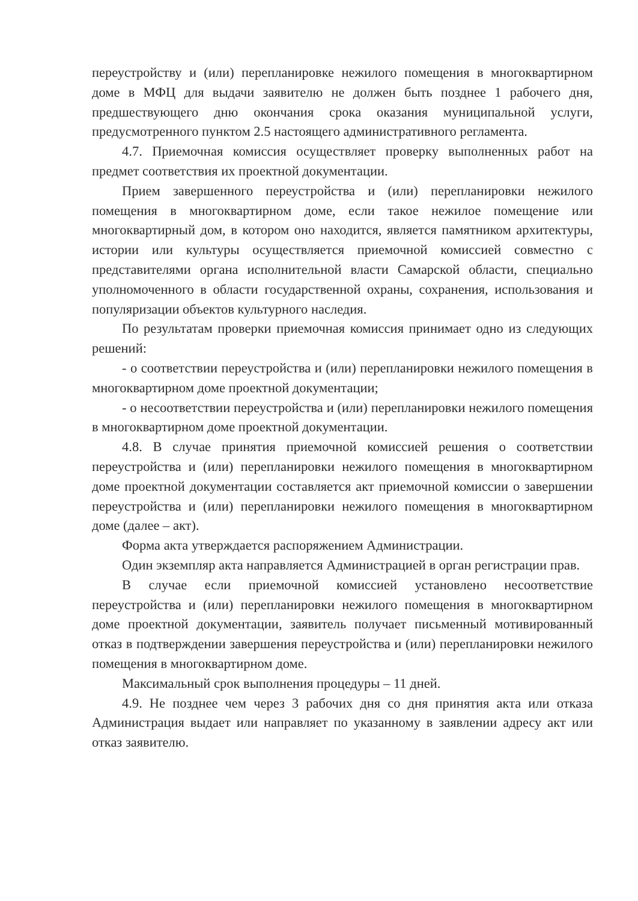переустройству и (или) перепланировке нежилого помещения в многоквартирном доме в МФЦ для выдачи заявителю не должен быть позднее 1 рабочего дня, предшествующего дню окончания срока оказания муниципальной услуги, предусмотренного пунктом 2.5 настоящего административного регламента.
4.7. Приемочная комиссия осуществляет проверку выполненных работ на предмет соответствия их проектной документации.
Прием завершенного переустройства и (или) перепланировки нежилого помещения в многоквартирном доме, если такое нежилое помещение или многоквартирный дом, в котором оно находится, является памятником архитектуры, истории или культуры осуществляется приемочной комиссией совместно с представителями органа исполнительной власти Самарской области, специально уполномоченного в области государственной охраны, сохранения, использования и популяризации объектов культурного наследия.
По результатам проверки приемочная комиссия принимает одно из следующих решений:
- о соответствии переустройства и (или) перепланировки нежилого помещения в многоквартирном доме проектной документации;
- о несоответствии переустройства и (или) перепланировки нежилого помещения в многоквартирном доме проектной документации.
4.8. В случае принятия приемочной комиссией решения о соответствии переустройства и (или) перепланировки нежилого помещения в многоквартирном доме проектной документации составляется акт приемочной комиссии о завершении переустройства и (или) перепланировки нежилого помещения в многоквартирном доме (далее – акт).
Форма акта утверждается распоряжением Администрации.
Один экземпляр акта направляется Администрацией в орган регистрации прав.
В случае если приемочной комиссией установлено несоответствие переустройства и (или) перепланировки нежилого помещения в многоквартирном доме проектной документации, заявитель получает письменный мотивированный отказ в подтверждении завершения переустройства и (или) перепланировки нежилого помещения в многоквартирном доме.
Максимальный срок выполнения процедуры – 11 дней.
4.9. Не позднее чем через 3 рабочих дня со дня принятия акта или отказа Администрация выдает или направляет по указанному в заявлении адресу акт или отказ заявителю.